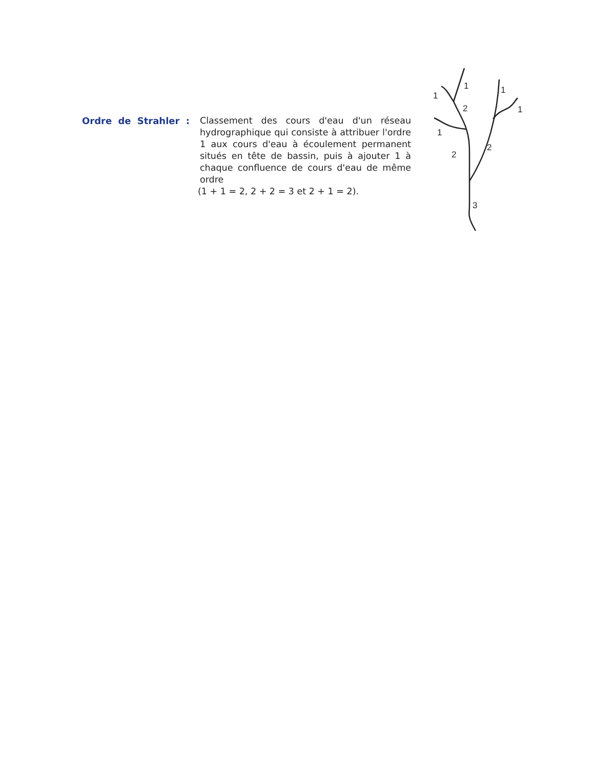Ordre de Strahler : Classement des cours d'eau d'un réseau hydrographique qui consiste à attribuer l'ordre 1 aux cours d'eau à écoulement permanent situés en tête de bassin, puis à ajouter 1 à chaque confluence de cours d'eau de même ordre
(1 + 1 = 2, 2 + 2 = 3 et 2 + 1 = 2).
1
1
1
1
2
1
2
2
3